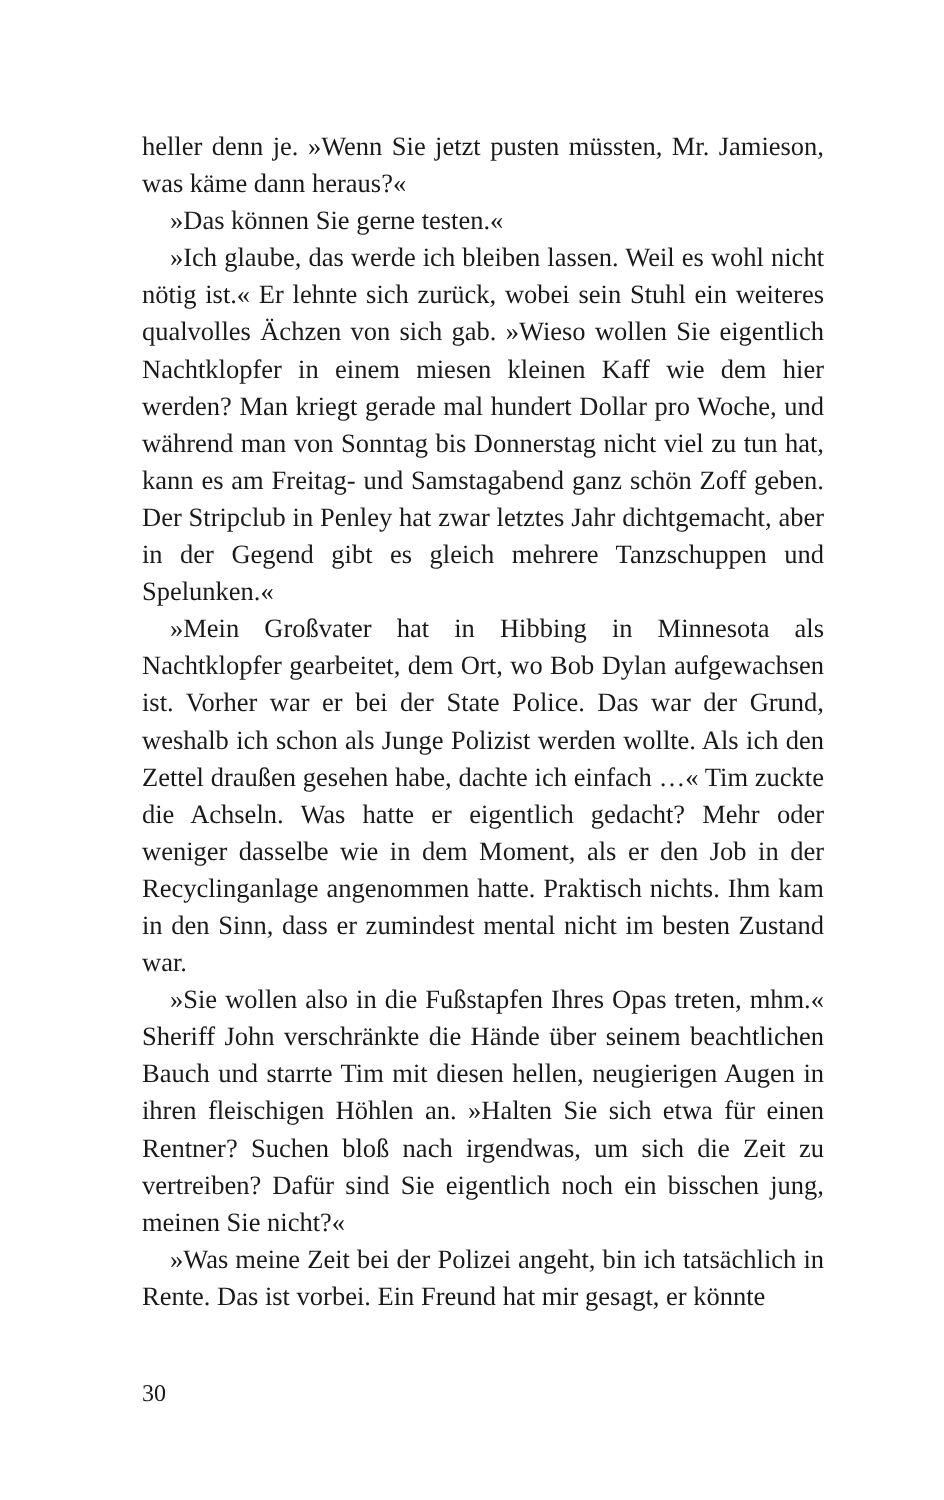heller denn je. »Wenn Sie jetzt pusten müssten, Mr. Jamieson, was käme dann heraus?«
»Das können Sie gerne testen.«
»Ich glaube, das werde ich bleiben lassen. Weil es wohl nicht nötig ist.« Er lehnte sich zurück, wobei sein Stuhl ein weiteres qualvolles Ächzen von sich gab. »Wieso wollen Sie eigentlich Nachtklopfer in einem miesen kleinen Kaff wie dem hier werden? Man kriegt gerade mal hundert Dollar pro Woche, und während man von Sonntag bis Donnerstag nicht viel zu tun hat, kann es am Freitag- und Samstagabend ganz schön Zoff geben. Der Stripclub in Penley hat zwar letztes Jahr dichtgemacht, aber in der Gegend gibt es gleich mehrere Tanzschuppen und Spelunken.«
»Mein Großvater hat in Hibbing in Minnesota als Nachtklopfer gearbeitet, dem Ort, wo Bob Dylan aufgewachsen ist. Vorher war er bei der State Police. Das war der Grund, weshalb ich schon als Junge Polizist werden wollte. Als ich den Zettel draußen gesehen habe, dachte ich einfach …« Tim zuckte die Achseln. Was hatte er eigentlich gedacht? Mehr oder weniger dasselbe wie in dem Moment, als er den Job in der Recyclinganlage angenommen hatte. Praktisch nichts. Ihm kam in den Sinn, dass er zumindest mental nicht im besten Zustand war.
»Sie wollen also in die Fußstapfen Ihres Opas treten, mhm.« Sheriff John verschränkte die Hände über seinem beachtlichen Bauch und starrte Tim mit diesen hellen, neugierigen Augen in ihren fleischigen Höhlen an. »Halten Sie sich etwa für einen Rentner? Suchen bloß nach irgendwas, um sich die Zeit zu vertreiben? Dafür sind Sie eigentlich noch ein bisschen jung, meinen Sie nicht?«
»Was meine Zeit bei der Polizei angeht, bin ich tatsächlich in Rente. Das ist vorbei. Ein Freund hat mir gesagt, er könnte
30